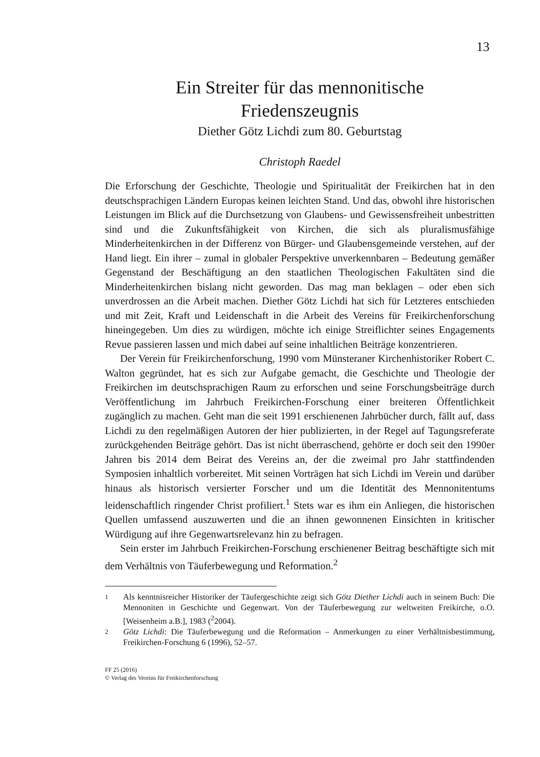13
Ein Streiter für das mennonitische
Friedenszeugnis
Diether Götz Lichdi zum 80. Geburtstag
Christoph Raedel
Die Erforschung der Geschichte, Theologie und Spiritualität der Freikirchen hat in den deutschsprachigen Ländern Europas keinen leichten Stand. Und das, obwohl ihre historischen Leistungen im Blick auf die Durchsetzung von Glaubens- und Gewissensfreiheit unbestritten sind und die Zukunftsfähigkeit von Kirchen, die sich als pluralismusfähige Minderheitenkirchen in der Differenz von Bürger- und Glaubensgemeinde verstehen, auf der Hand liegt. Ein ihrer – zumal in globaler Perspektive unverkennbaren – Bedeutung gemäßer Gegenstand der Beschäftigung an den staatlichen Theologischen Fakultäten sind die Minderheitenkirchen bislang nicht geworden. Das mag man beklagen – oder eben sich unverdrossen an die Arbeit machen. Diether Götz Lichdi hat sich für Letzteres entschieden und mit Zeit, Kraft und Leidenschaft in die Arbeit des Vereins für Freikirchenforschung hineingegeben. Um dies zu würdigen, möchte ich einige Streiflichter seines Engagements Revue passieren lassen und mich dabei auf seine inhaltlichen Beiträge konzentrieren.
Der Verein für Freikirchenforschung, 1990 vom Münsteraner Kirchenhistoriker Robert C. Walton gegründet, hat es sich zur Aufgabe gemacht, die Geschichte und Theologie der Freikirchen im deutschsprachigen Raum zu erforschen und seine Forschungsbeiträge durch Veröffentlichung im Jahrbuch Freikirchen-Forschung einer breiteren Öffentlichkeit zugänglich zu machen. Geht man die seit 1991 erschienenen Jahrbücher durch, fällt auf, dass Lichdi zu den regelmäßigen Autoren der hier publizierten, in der Regel auf Tagungsreferate zurückgehenden Beiträge gehört. Das ist nicht überraschend, gehörte er doch seit den 1990er Jahren bis 2014 dem Beirat des Vereins an, der die zweimal pro Jahr stattfindenden Symposien inhaltlich vorbereitet. Mit seinen Vorträgen hat sich Lichdi im Verein und darüber hinaus als historisch versierter Forscher und um die Identität des Mennonitentums leidenschaftlich ringender Christ profiliert.<sup>1</sup> Stets war es ihm ein Anliegen, die historischen Quellen umfassend auszuwerten und die an ihnen gewonnenen Einsichten in kritischer Würdigung auf ihre Gegenwartsrelevanz hin zu befragen.
Sein erster im Jahrbuch Freikirchen-Forschung erschienener Beitrag beschäftigte sich mit dem Verhältnis von Täuferbewegung und Reformation.<sup>2</sup>
1
Als kenntnisreicher Historiker der Täufergeschichte zeigt sich Götz Diether Lichdi auch in seinem Buch: Die Mennoniten in Geschichte und Gegenwart. Von der Täuferbewegung zur weltweiten Freikirche, o.O. [Weisenheim a.B.], 1983 (<sup>2</sup>2004).
2
Götz Lichdi: Die Täuferbewegung und die Reformation – Anmerkungen zu einer Verhältnisbestimmung, Freikirchen-Forschung 6 (1996), 52–57.
FF 25 (2016)
© Verlag des Vereins für Freikirchenforschung